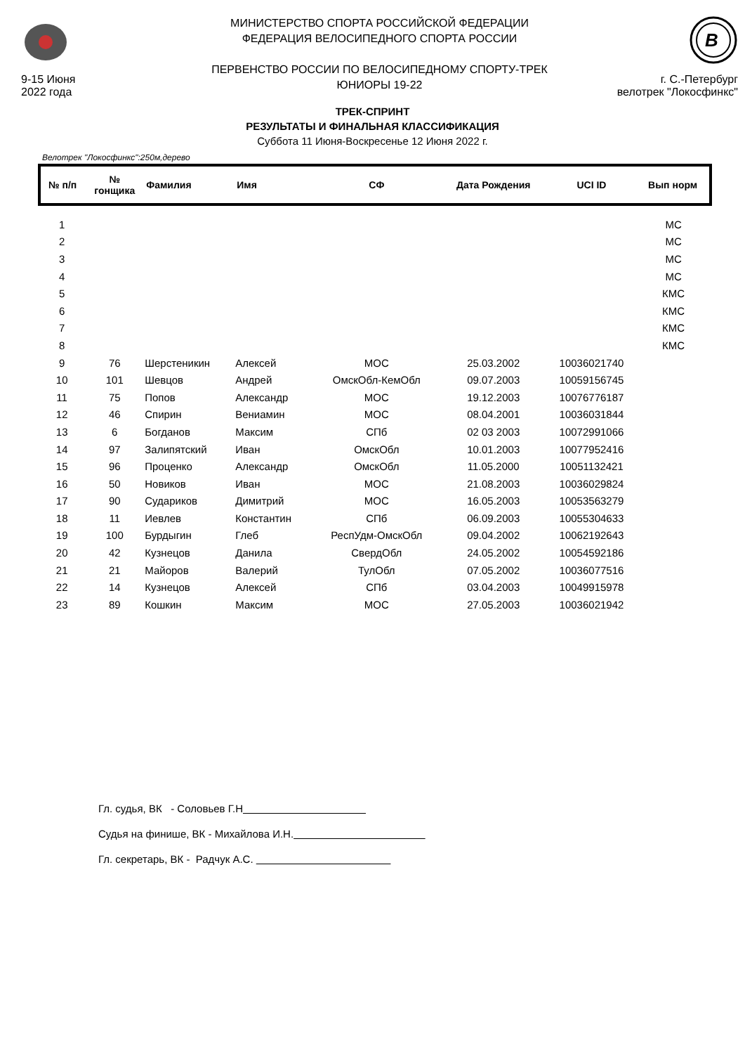9-15 Июня
2022 года
МИНИСТЕРСТВО СПОРТА РОССИЙСКОЙ ФЕДЕРАЦИИ
ФЕДЕРАЦИЯ ВЕЛОСИПЕДНОГО СПОРТА РОССИИ
ПЕРВЕНСТВО РОССИИ ПО ВЕЛОСИПЕДНОМУ СПОРТУ-ТРЕК
ЮНИОРЫ 19-22
B
г. С.-Петербург
велотрек "Локосфинкс"
ТРЕК-СПРИНТ
РЕЗУЛЬТАТЫ И ФИНАЛЬНАЯ КЛАССИФИКАЦИЯ
Суббота 11 Июня-Воскресенье 12 Июня 2022 г.
Велотрек "Локосфинкс":250м,дерево
| № п/п | № гонщика | Фамилия | Имя | СФ | Дата Рождения | UCI ID | Вып норм |
| --- | --- | --- | --- | --- | --- | --- | --- |
| 1 | | | | | | | МС |
| 2 | | | | | | | МС |
| 3 | | | | | | | МС |
| 4 | | | | | | | МС |
| 5 | | | | | | | КМС |
| 6 | | | | | | | КМС |
| 7 | | | | | | | КМС |
| 8 | | | | | | | КМС |
| 9 | 76 | Шерстеникин | Алексей | МОС | 25.03.2002 | 10036021740 | |
| 10 | 101 | Шевцов | Андрей | ОмскОбл-КемОбл | 09.07.2003 | 10059156745 | |
| 11 | 75 | Попов | Александр | МОС | 19.12.2003 | 10076776187 | |
| 12 | 46 | Спирин | Вениамин | МОС | 08.04.2001 | 10036031844 | |
| 13 | 6 | Богданов | Максим | СПб | 02 03 2003 | 10072991066 | |
| 14 | 97 | Залипятский | Иван | ОмскОбл | 10.01.2003 | 10077952416 | |
| 15 | 96 | Проценко | Александр | ОмскОбл | 11.05.2000 | 10051132421 | |
| 16 | 50 | Новиков | Иван | МОС | 21.08.2003 | 10036029824 | |
| 17 | 90 | Судариков | Димитрий | МОС | 16.05.2003 | 10053563279 | |
| 18 | 11 | Иевлев | Константин | СПб | 06.09.2003 | 10055304633 | |
| 19 | 100 | Бурдыгин | Глеб | РеспУдм-ОмскОбл | 09.04.2002 | 10062192643 | |
| 20 | 42 | Кузнецов | Данила | СвердОбл | 24.05.2002 | 10054592186 | |
| 21 | 21 | Майоров | Валерий | ТулОбл | 07.05.2002 | 10036077516 | |
| 22 | 14 | Кузнецов | Алексей | СПб | 03.04.2003 | 10049915978 | |
| 23 | 89 | Кошкин | Максим | МОС | 27.05.2003 | 10036021942 | |
Гл. судья, ВК - Соловьев Г.Н
Судья на финише, ВК - Михайлова И.Н.
Гл. секретарь, ВК - Радчук А.С.